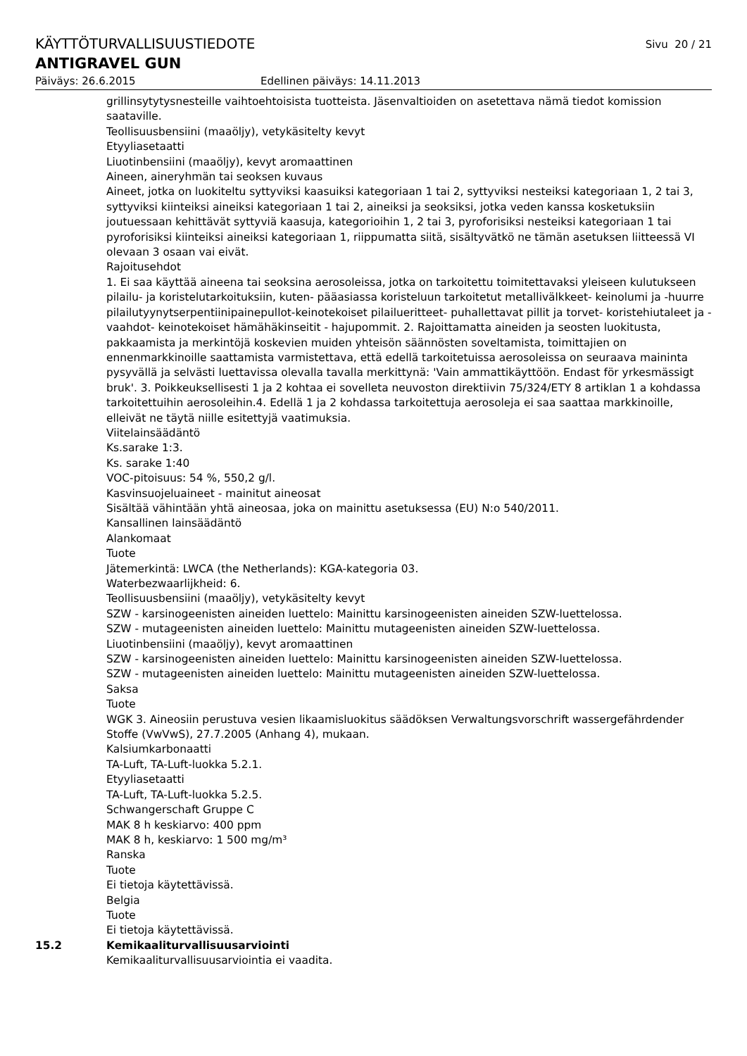KÄYTTÖTURVALLISUUSTIEDOTE Sivu 20 / 21
ANTIGRAVEL GUN
Päiväys: 26.6.2015 Edellinen päiväys: 14.11.2013
grillinsytytysnesteille vaihtoehtoisista tuotteista. Jäsenvaltioiden on asetettava nämä tiedot komission saataville.
Teollisuusbensiini (maaöljy), vetykäsitelty kevyt
Etyyliasetaatti
Liuotinbensiini (maaöljy), kevyt aromaattinen
Aineen, aineryhmän tai seoksen kuvaus
Aineet, jotka on luokiteltu syttyviksi kaasuiksi kategoriaan 1 tai 2, syttyviksi nesteiksi kategoriaan 1, 2 tai 3, syttyviksi kiinteiksi aineiksi kategoriaan 1 tai 2, aineiksi ja seoksiksi, jotka veden kanssa kosketuksiin joutuessaan kehittävät syttyviä kaasuja, kategorioihin 1, 2 tai 3, pyroforisiksi nesteiksi kategoriaan 1 tai pyroforisiksi kiinteiksi aineiksi kategoriaan 1, riippumatta siitä, sisältyvätkö ne tämän asetuksen liitteessä VI olevaan 3 osaan vai eivät.
Rajoitusehdot
1. Ei saa käyttää aineena tai seoksina aerosoleissa, jotka on tarkoitettu toimitettavaksi yleiseen kulutukseen pilailu- ja koristelutarkoituksiin, kuten- pääasiassa koristeluun tarkoitetut metallivälkkeet- keinolumi ja -huurre pilailutyynytserpentiinipainepullot-keinotekoiset pilailueritteet- puhallettavat pillit ja torvet- koristehiutaleet ja -vaahdot- keinotekoiset hämähäkinseitit - hajupommit. 2. Rajoittamatta aineiden ja seosten luokitusta, pakkaamista ja merkintöjä koskevien muiden yhteisön säännösten soveltamista, toimittajien on ennenmarkkinoille saattamista varmistettava, että edellä tarkoitetuissa aerosoleissa on seuraava maininta pysyvällä ja selvästi luettavissa olevalla tavalla merkittynä: 'Vain ammattikäyttöön. Endast för yrkesmässigt bruk'. 3. Poikkeuksellisesti 1 ja 2 kohtaa ei sovelleta neuvoston direktiivin 75/324/ETY 8 artiklan 1 a kohdassa tarkoitettuihin aerosoleihin.4. Edellä 1 ja 2 kohdassa tarkoitettuja aerosoleja ei saa saattaa markkinoille, elleivät ne täytä niille esitettyjä vaatimuksia.
Viitelainsäädäntö
Ks.sarake 1:3.
Ks. sarake 1:40
VOC-pitoisuus: 54 %, 550,2 g/l.
Kasvinsuojeluaineet - mainitut aineosat
Sisältää vähintään yhtä aineosaa, joka on mainittu asetuksessa (EU) N:o 540/2011.
Kansallinen lainsäädäntö
Alankomaat
Tuote
Jätemerkintä: LWCA (the Netherlands): KGA-kategoria 03.
Waterbezwaarlijkheid: 6.
Teollisuusbensiini (maaöljy), vetykäsitelty kevyt
SZW - karsinogeenisten aineiden luettelo: Mainittu karsinogeenisten aineiden SZW-luettelossa.
SZW - mutageenisten aineiden luettelo: Mainittu mutageenisten aineiden SZW-luettelossa.
Liuotinbensiini (maaöljy), kevyt aromaattinen
SZW - karsinogeenisten aineiden luettelo: Mainittu karsinogeenisten aineiden SZW-luettelossa.
SZW - mutageenisten aineiden luettelo: Mainittu mutageenisten aineiden SZW-luettelossa.
Saksa
Tuote
WGK 3. Aineosiin perustuva vesien likaamisluokitus säädöksen Verwaltungsvorschrift wassergefährdender Stoffe (VwVwS), 27.7.2005 (Anhang 4), mukaan.
Kalsiumkarbonaatti
TA-Luft, TA-Luft-luokka 5.2.1.
Etyyliasetaatti
TA-Luft, TA-Luft-luokka 5.2.5.
Schwangerschaft Gruppe C
MAK 8 h keskiarvo: 400 ppm
MAK 8 h, keskiarvo: 1 500 mg/m³
Ranska
Tuote
Ei tietoja käytettävissä.
Belgia
Tuote
Ei tietoja käytettävissä.
15.2 Kemikaaliturvallisuusarviointi
Kemikaaliturvallisuusarviointia ei vaadita.